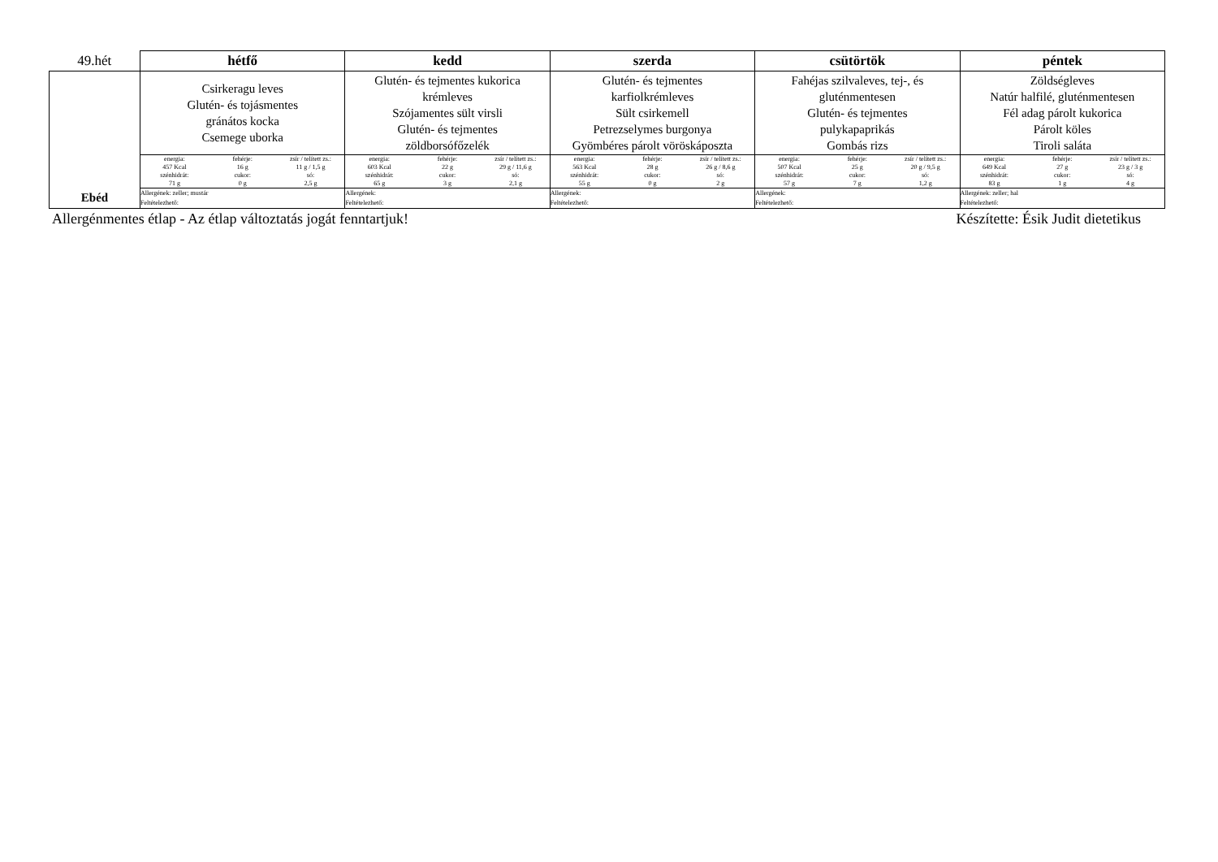| 49.hét | hétfő | kedd | szerda | csütörtök | péntek |
| --- | --- | --- | --- | --- | --- |
| Ebéd | Csirkeragu leves Glutén- és tojásmentes gránátos kocka Csemege uborka | Glutén- és tejmentes kukorica krémleves Szójamentes sült virsli Glutén- és tejmentes zöldborsófőzelék | Glutén- és tejmentes karfiolkrémleves Sült csirkemell Petrezselymes burgonya Gyömbéres párolt vöröskáposzta | Fahéjas szilvaleves, tej-, és gluténmentesen Glutén- és tejmentes pulykapaprikás Gombás rizs | Zöldségleves Natúr halfilé, gluténmentesen Fél adag párolt kukorica Párolt köles Tiroli saláta |
| | / energia: / fehérje: / zsír / telített zs.: / / 457 Kcal / 16 g / 11 g / 1,5 g / / szénhidrát: / cukor: / só: / / 71 g / 0 g / 2,5 g / | / energia: / fehérje: / zsír / telített zs.: / / 603 Kcal / 22 g / 29 g / 11,6 g / / szénhidrát: / cukor: / só: / / 65 g / 3 g / 2,1 g / | / energia: / fehérje: / zsír / telített zs.: / / 563 Kcal / 28 g / 26 g / 8,6 g / / szénhidrát: / cukor: / só: / / 55 g / 0 g / 2 g / | / energia: / fehérje: / zsír / telített zs.: / / 507 Kcal / 25 g / 20 g / 9,5 g / / szénhidrát: / cukor: / só: / / 57 g / 7 g / 1,2 g / | / energia: / fehérje: / zsír / telített zs.: / / 649 Kcal / 27 g / 23 g / 3 g / / szénhidrát: / cukor: / só: / / 83 g / 1 g / 4 g / |
| | Allergének: zeller; mustár Feltételezhető: | Allergének: Feltételezhető: | Allergének: Feltételezhető: | Allergének: Feltételezhető: | Allergének: zeller; hal Feltételezhető: |
Allergénmentes étlap - Az étlap változtatás jogát fenntartjuk! Készítette: Ésik Judit dietetikus